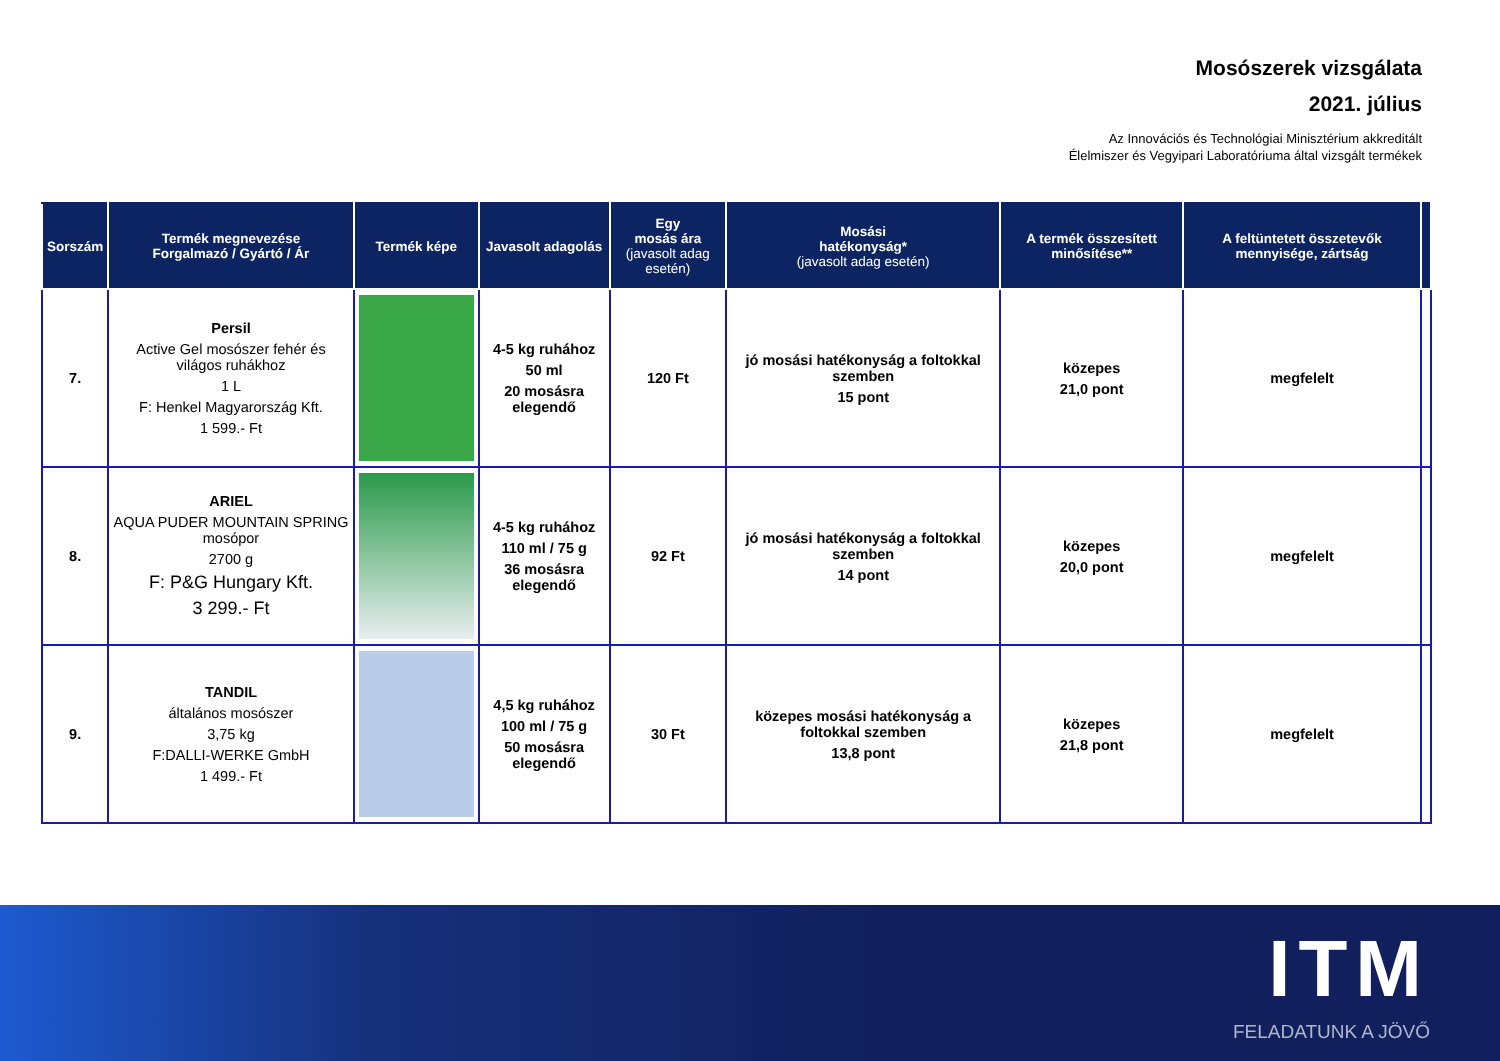Mosószerek vizsgálata
2021. július
Az Innovációs és Technológiai Minisztérium akkreditált
Élelmiszer és Vegyipari Laboratóriuma által vizsgált termékek
| Sorszám | Termék megnevezése Forgalmazó / Gyártó / Ár | Termék képe | Javasolt adagolás | Egy mosás ára (javasolt adag esetén) | Mosási hatékonyság* (javasolt adag esetén) | A termék összesített minősítése** | A feltüntetett összetevők mennyisége, zártság | |
| --- | --- | --- | --- | --- | --- | --- | --- | --- |
| 7. | Persil Active Gel mosószer fehér és világos ruhákhoz 1 L F: Henkel Magyarország Kft. 1 599.- Ft | | 4-5 kg ruhához 50 ml 20 mosásra elegendő | 120 Ft | jó mosási hatékonyság a foltokkal szemben 15 pont | közepes 21,0 pont | megfelelt | |
| 8. | ARIEL AQUA PUDER MOUNTAIN SPRING mosópor 2700 g F: P&G Hungary Kft. 3 299.- Ft | | 4-5 kg ruhához 110 ml / 75 g 36 mosásra elegendő | 92 Ft | jó mosási hatékonyság a foltokkal szemben 14 pont | közepes 20,0 pont | megfelelt | |
| 9. | TANDIL általános mosószer 3,75 kg F:DALLI-WERKE GmbH 1 499.- Ft | | 4,5 kg ruhához 100 ml / 75 g 50 mosásra elegendő | 30 Ft | közepes mosási hatékonyság a foltokkal szemben 13,8 pont | közepes 21,8 pont | megfelelt | |
ITM
FELADATUNK A JÖVŐ